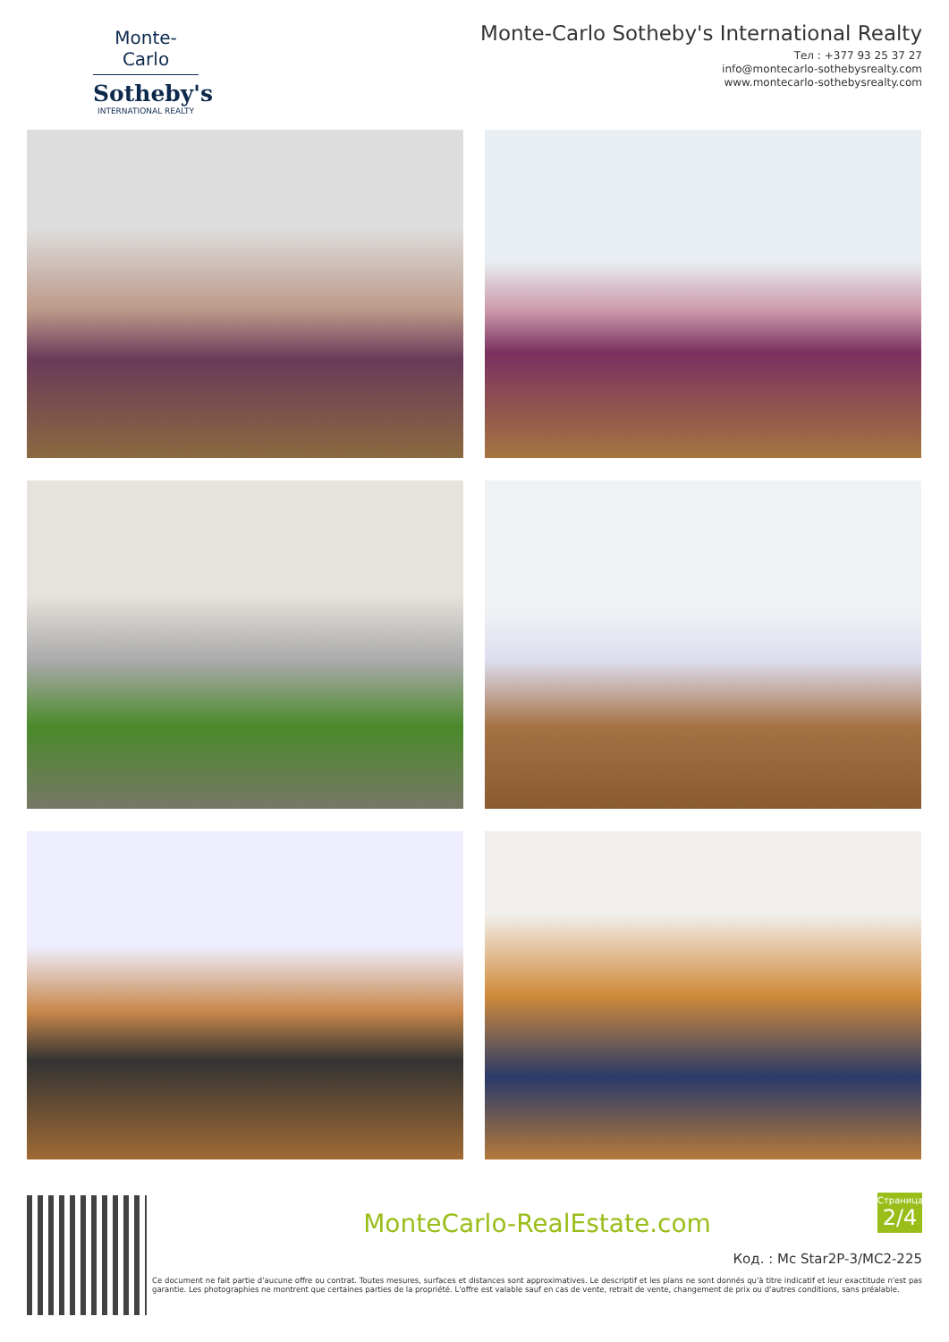Monte-Carlo
Sotheby's
INTERNATIONAL REALTY
Monte-Carlo Sotheby's International Realty
Тел : +377 93 25 37 27
info@montecarlo-sothebysrealty.com
www.montecarlo-sothebysrealty.com
MonteCarlo-RealEstate.com
Код. : Mc Star2P-3/MC2-225
Ce document ne fait partie d'aucune offre ou contrat. Toutes mesures, surfaces et distances sont approximatives. Le descriptif et les plans ne sont donnés qu'à titre indicatif et leur exactitude n'est pas garantie. Les photographies ne montrent que certaines parties de la propriété. L'offre est valable sauf en cas de vente, retrait de vente, changement de prix ou d'autres conditions, sans préalable.
Страница
2/4